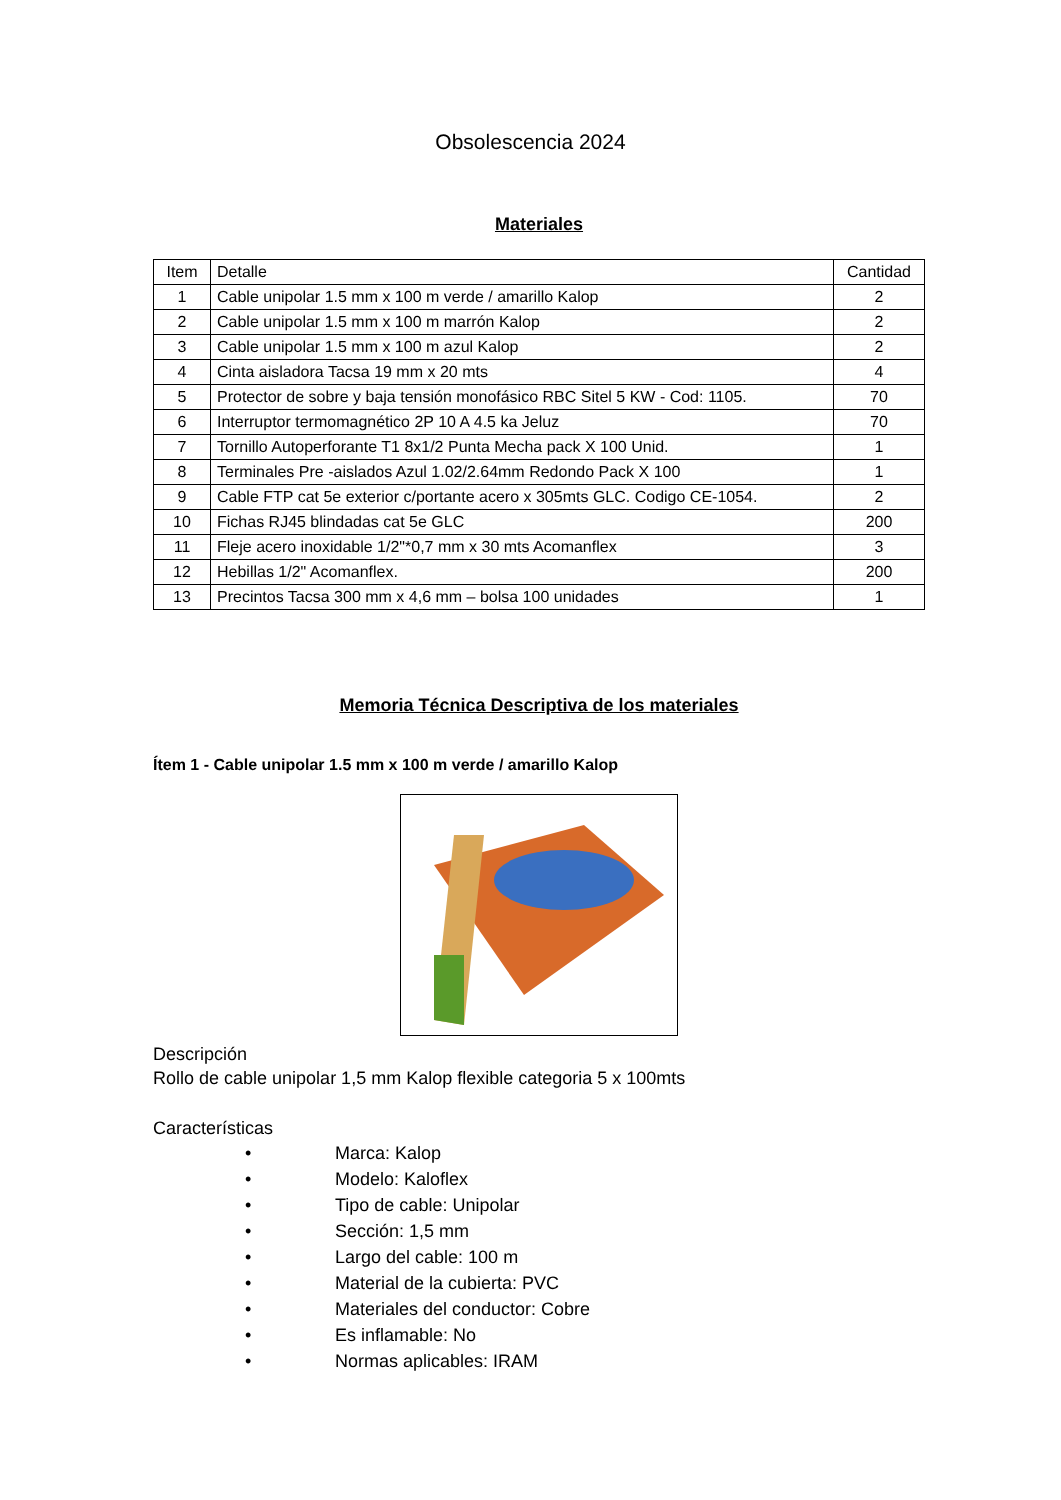Obsolescencia 2024
Materiales
| Item | Detalle | Cantidad |
| --- | --- | --- |
| 1 | Cable unipolar 1.5 mm x 100 m verde / amarillo Kalop | 2 |
| 2 | Cable unipolar 1.5 mm x 100 m marrón Kalop | 2 |
| 3 | Cable unipolar 1.5 mm x 100 m azul Kalop | 2 |
| 4 | Cinta aisladora Tacsa 19 mm x 20 mts | 4 |
| 5 | Protector de sobre y baja tensión monofásico RBC Sitel 5 KW - Cod: 1105. | 70 |
| 6 | Interruptor termomagnético 2P 10 A 4.5 ka Jeluz | 70 |
| 7 | Tornillo Autoperforante T1 8x1/2 Punta Mecha pack X 100 Unid. | 1 |
| 8 | Terminales Pre -aislados Azul 1.02/2.64mm Redondo Pack X 100 | 1 |
| 9 | Cable FTP cat 5e exterior c/portante acero x 305mts GLC. Codigo CE-1054. | 2 |
| 10 | Fichas RJ45 blindadas cat 5e GLC | 200 |
| 11 | Fleje acero inoxidable 1/2"*0,7 mm x 30 mts Acomanflex | 3 |
| 12 | Hebillas 1/2" Acomanflex. | 200 |
| 13 | Precintos Tacsa 300 mm x 4,6 mm – bolsa 100 unidades | 1 |
Memoria Técnica Descriptiva de los materiales
Ítem 1 - Cable unipolar 1.5 mm x 100 m verde / amarillo Kalop
Descripción
Rollo de cable unipolar 1,5 mm Kalop flexible categoria 5 x 100mts
Características
• Marca: Kalop
• Modelo: Kaloflex
• Tipo de cable: Unipolar
• Sección: 1,5 mm
• Largo del cable: 100 m
• Material de la cubierta: PVC
• Materiales del conductor: Cobre
• Es inflamable: No
• Normas aplicables: IRAM